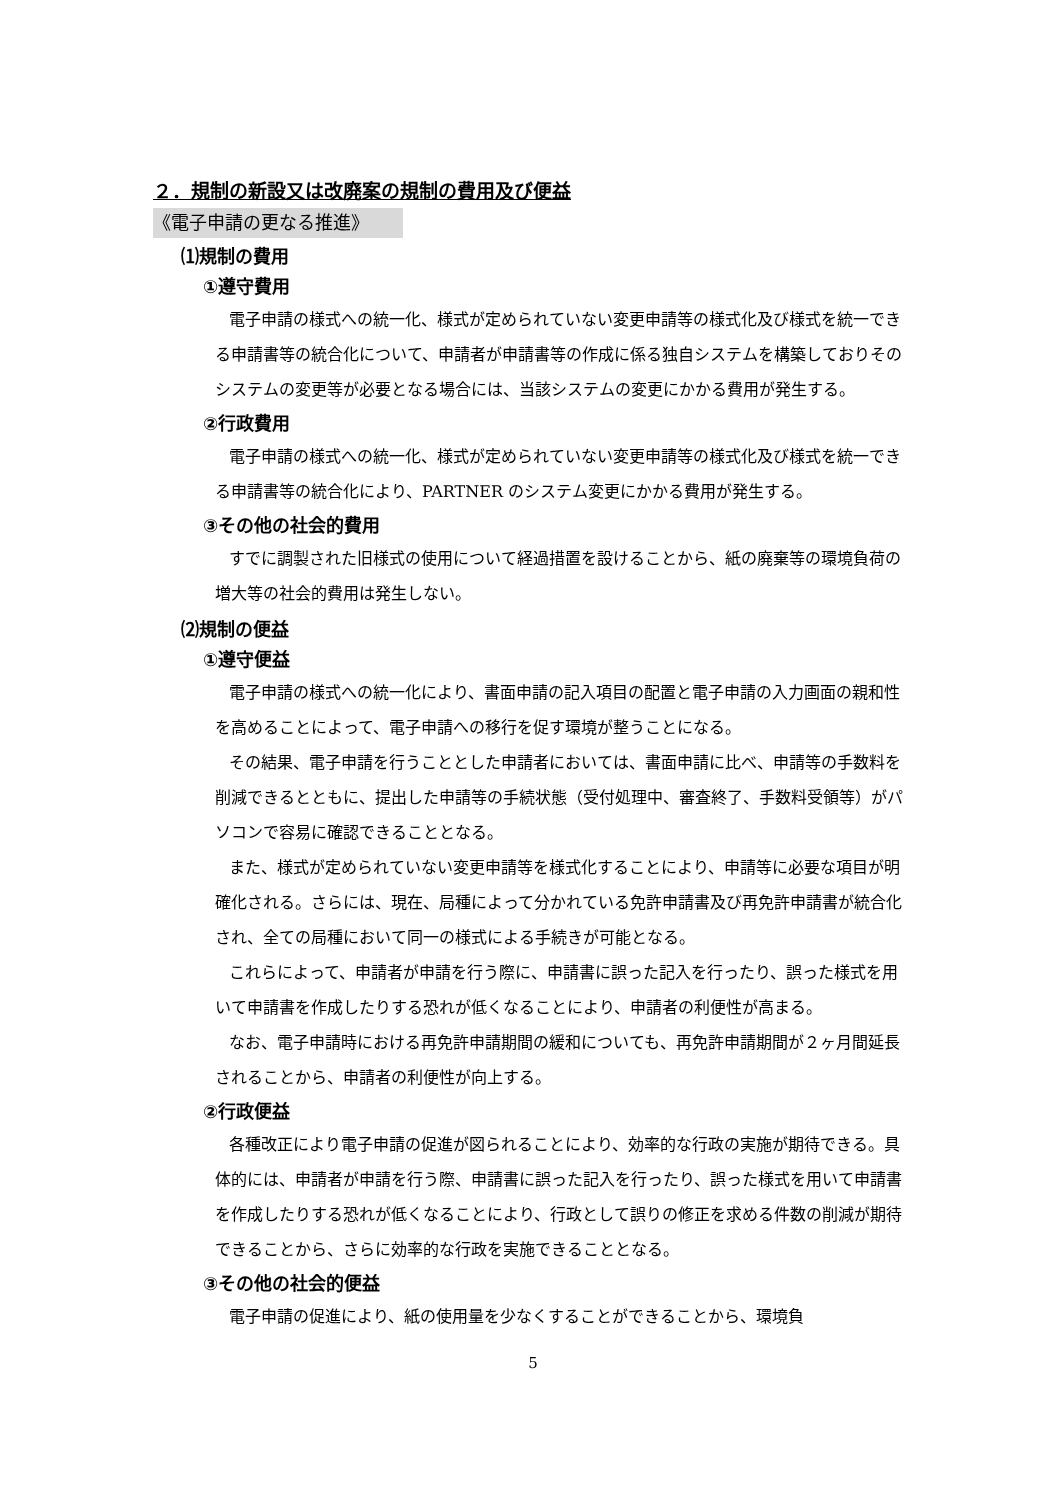２．規制の新設又は改廃案の規制の費用及び便益
《電子申請の更なる推進》
⑴規制の費用
①遵守費用
電子申請の様式への統一化、様式が定められていない変更申請等の様式化及び様式を統一できる申請書等の統合化について、申請者が申請書等の作成に係る独自システムを構築しておりそのシステムの変更等が必要となる場合には、当該システムの変更にかかる費用が発生する。
②行政費用
電子申請の様式への統一化、様式が定められていない変更申請等の様式化及び様式を統一できる申請書等の統合化により、PARTNER のシステム変更にかかる費用が発生する。
③その他の社会的費用
すでに調製された旧様式の使用について経過措置を設けることから、紙の廃棄等の環境負荷の増大等の社会的費用は発生しない。
⑵規制の便益
①遵守便益
電子申請の様式への統一化により、書面申請の記入項目の配置と電子申請の入力画面の親和性を高めることによって、電子申請への移行を促す環境が整うことになる。
その結果、電子申請を行うこととした申請者においては、書面申請に比べ、申請等の手数料を削減できるとともに、提出した申請等の手続状態（受付処理中、審査終了、手数料受領等）がパソコンで容易に確認できることとなる。
また、様式が定められていない変更申請等を様式化することにより、申請等に必要な項目が明確化される。さらには、現在、局種によって分かれている免許申請書及び再免許申請書が統合化され、全ての局種において同一の様式による手続きが可能となる。
これらによって、申請者が申請を行う際に、申請書に誤った記入を行ったり、誤った様式を用いて申請書を作成したりする恐れが低くなることにより、申請者の利便性が高まる。
なお、電子申請時における再免許申請期間の緩和についても、再免許申請期間が２ヶ月間延長されることから、申請者の利便性が向上する。
②行政便益
各種改正により電子申請の促進が図られることにより、効率的な行政の実施が期待できる。具体的には、申請者が申請を行う際、申請書に誤った記入を行ったり、誤った様式を用いて申請書を作成したりする恐れが低くなることにより、行政として誤りの修正を求める件数の削減が期待できることから、さらに効率的な行政を実施できることとなる。
③その他の社会的便益
電子申請の促進により、紙の使用量を少なくすることができることから、環境負
5